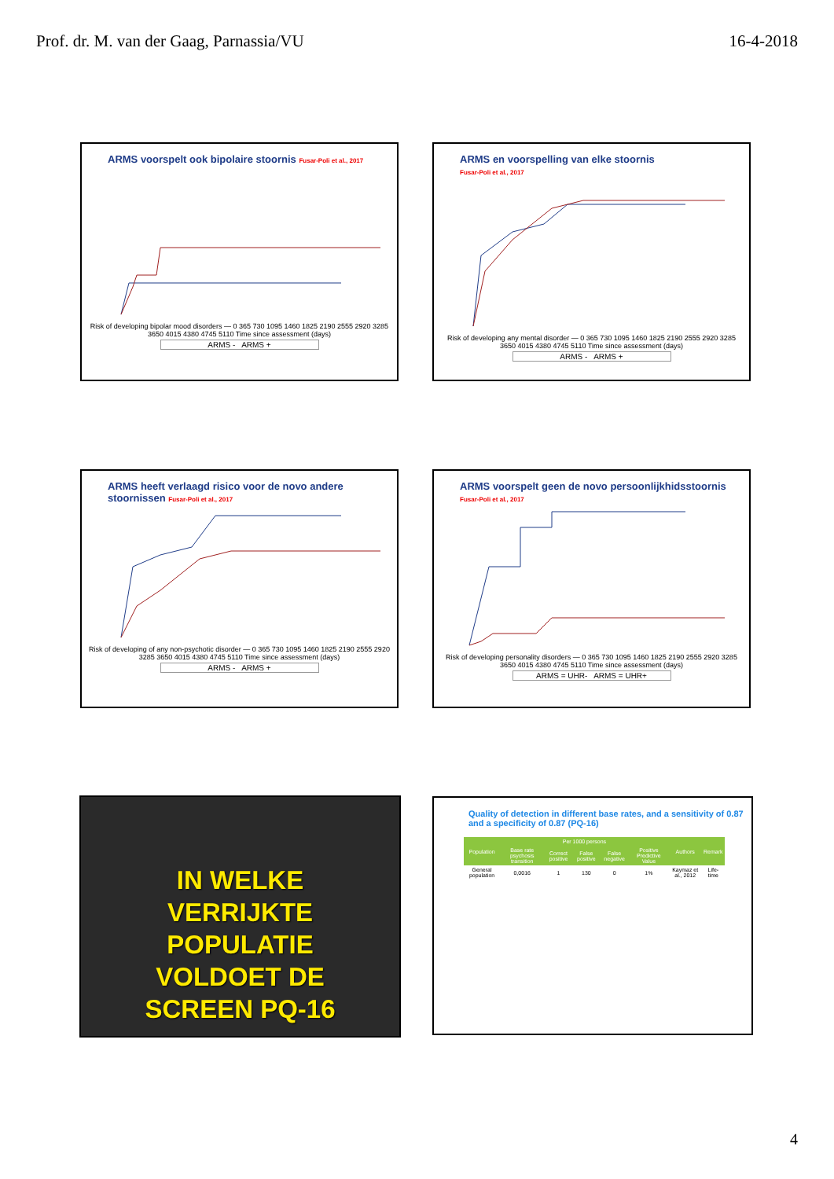Prof. dr. M. van der Gaag, Parnassia/VU 16-4-2018
ARMS voorspelt ook bipolaire stoornis Fusar-Poli et al., 2017
Risk of developing bipolar mood disorders — 0 365 730 1095 1460 1825 2190 2555 2920 3285 3650 4015 4380 4745 5110 Time since assessment (days)
ARMS - ARMS +
ARMS en voorspelling van elke stoornis
Fusar-Poli et al., 2017
Risk of developing any mental disorder — 0 365 730 1095 1460 1825 2190 2555 2920 3285 3650 4015 4380 4745 5110 Time since assessment (days)
ARMS - ARMS +
ARMS heeft verlaagd risico voor de novo andere stoornissen Fusar-Poli et al., 2017
Risk of developing of any non-psychotic disorder — 0 365 730 1095 1460 1825 2190 2555 2920 3285 3650 4015 4380 4745 5110 Time since assessment (days)
ARMS - ARMS +
ARMS voorspelt geen de novo persoonlijkhidsstoornis
Fusar-Poli et al., 2017
Risk of developing personality disorders — 0 365 730 1095 1460 1825 2190 2555 2920 3285 3650 4015 4380 4745 5110 Time since assessment (days)
ARMS = UHR- ARMS = UHR+
IN WELKE
VERRIJKTE
POPULATIE
VOLDOET DE
SCREEN PQ-16
Quality of detection in different base rates, and a sensitivity of 0.87 and a specificity of 0.87 (PQ-16)
| Population | Per 1000 persons | | | | | Authors | Remark |
| --- | --- | --- | --- | --- | --- | --- | --- |
| | Base rate psychosis transition | Correct positive | False positive | False negative | Positive Predictive Value | | |
| General population | 0,0016 | 1 | 130 | 0 | 1% | Kaymaz et al., 2012 | Life-time |
4